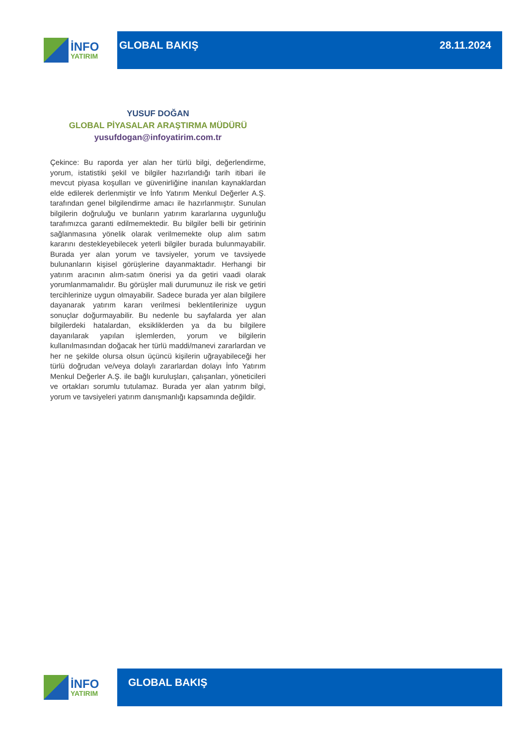İNFO
YATIRIM
GLOBAL BAKIŞ 28.11.2024
YUSUF DOĞAN
GLOBAL PİYASALAR ARAŞTIRMA MÜDÜRÜ
yusufdogan@infoyatirim.com.tr
Çekince: Bu raporda yer alan her türlü bilgi, değerlendirme, yorum, istatistiki şekil ve bilgiler hazırlandığı tarih itibari ile mevcut piyasa koşulları ve güvenirliğine inanılan kaynaklardan elde edilerek derlenmiştir ve İnfo Yatırım Menkul Değerler A.Ş. tarafından genel bilgilendirme amacı ile hazırlanmıştır. Sunulan bilgilerin doğruluğu ve bunların yatırım kararlarına uygunluğu tarafımızca garanti edilmemektedir. Bu bilgiler belli bir getirinin sağlanmasına yönelik olarak verilmemekte olup alım satım kararını destekleyebilecek yeterli bilgiler burada bulunmayabilir. Burada yer alan yorum ve tavsiyeler, yorum ve tavsiyede bulunanların kişisel görüşlerine dayanmaktadır. Herhangi bir yatırım aracının alım-satım önerisi ya da getiri vaadi olarak yorumlanmamalıdır. Bu görüşler mali durumunuz ile risk ve getiri tercihlerinize uygun olmayabilir. Sadece burada yer alan bilgilere dayanarak yatırım kararı verilmesi beklentilerinize uygun sonuçlar doğurmayabilir. Bu nedenle bu sayfalarda yer alan bilgilerdeki hatalardan, eksikliklerden ya da bu bilgilere dayanılarak yapılan işlemlerden, yorum ve bilgilerin kullanılmasından doğacak her türlü maddi/manevi zararlardan ve her ne şekilde olursa olsun üçüncü kişilerin uğrayabileceği her türlü doğrudan ve/veya dolaylı zararlardan dolayı İnfo Yatırım Menkul Değerler A.Ş. ile bağlı kuruluşları, çalışanları, yöneticileri ve ortakları sorumlu tutulamaz. Burada yer alan yatırım bilgi, yorum ve tavsiyeleri yatırım danışmanlığı kapsamında değildir.
İNFO
YATIRIM
GLOBAL BAKIŞ